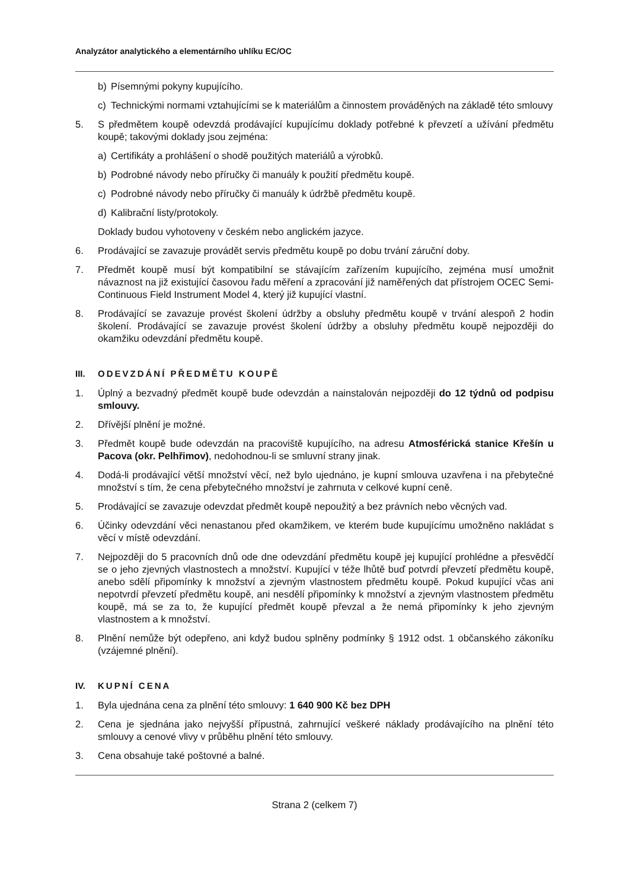Analyzátor analytického a elementárního uhlíku EC/OC
b) Písemnými pokyny kupujícího.
c) Technickými normami vztahujícími se k materiálům a činnostem prováděných na základě této smlouvy
5. S předmětem koupě odevzdá prodávající kupujícímu doklady potřebné k převzetí a užívání předmětu koupě; takovými doklady jsou zejména:
a) Certifikáty a prohlášení o shodě použitých materiálů a výrobků.
b) Podrobné návody nebo příručky či manuály k použití předmětu koupě.
c) Podrobné návody nebo příručky či manuály k údržbě předmětu koupě.
d) Kalibrační listy/protokoly.
Doklady budou vyhotoveny v českém nebo anglickém jazyce.
6. Prodávající se zavazuje provádět servis předmětu koupě po dobu trvání záruční doby.
7. Předmět koupě musí být kompatibilní se stávajícím zařízením kupujícího, zejména musí umožnit návaznost na již existující časovou řadu měření a zpracování již naměřených dat přístrojem OCEC Semi-Continuous Field Instrument Model 4, který již kupující vlastní.
8. Prodávající se zavazuje provést školení údržby a obsluhy předmětu koupě v trvání alespoň 2 hodin školení. Prodávající se zavazuje provést školení údržby a obsluhy předmětu koupě nejpozději do okamžiku odevzdání předmětu koupě.
III. ODEVZDÁNÍ PŘEDMĚTU KOUPĚ
1. Úplný a bezvadný předmět koupě bude odevzdán a nainstalován nejpozději do 12 týdnů od podpisu smlouvy.
2. Dřívější plnění je možné.
3. Předmět koupě bude odevzdán na pracoviště kupujícího, na adresu Atmosférická stanice Křešín u Pacova (okr. Pelhřimov), nedohodnou-li se smluvní strany jinak.
4. Dodá-li prodávající větší množství věcí, než bylo ujednáno, je kupní smlouva uzavřena i na přebytečné množství s tím, že cena přebytečného množství je zahrnuta v celkové kupní ceně.
5. Prodávající se zavazuje odevzdat předmět koupě nepoužitý a bez právních nebo věcných vad.
6. Účinky odevzdání věci nenastanou před okamžikem, ve kterém bude kupujícímu umožněno nakládat s věcí v místě odevzdání.
7. Nejpozději do 5 pracovních dnů ode dne odevzdání předmětu koupě jej kupující prohlédne a přesvědčí se o jeho zjevných vlastnostech a množství. Kupující v téže lhůtě buď potvrdí převzetí předmětu koupě, anebo sdělí připomínky k množství a zjevným vlastnostem předmětu koupě. Pokud kupující včas ani nepotvrdí převzetí předmětu koupě, ani nesdělí připomínky k množství a zjevným vlastnostem předmětu koupě, má se za to, že kupující předmět koupě převzal a že nemá připomínky k jeho zjevným vlastnostem a k množství.
8. Plnění nemůže být odepřeno, ani když budou splněny podmínky § 1912 odst. 1 občanského zákoníku (vzájemné plnění).
IV. KUPNÍ CENA
1. Byla ujednána cena za plnění této smlouvy: 1 640 900 Kč bez DPH
2. Cena je sjednána jako nejvyšší přípustná, zahrnující veškeré náklady prodávajícího na plnění této smlouvy a cenové vlivy v průběhu plnění této smlouvy.
3. Cena obsahuje také poštovné a balné.
Strana 2 (celkem 7)